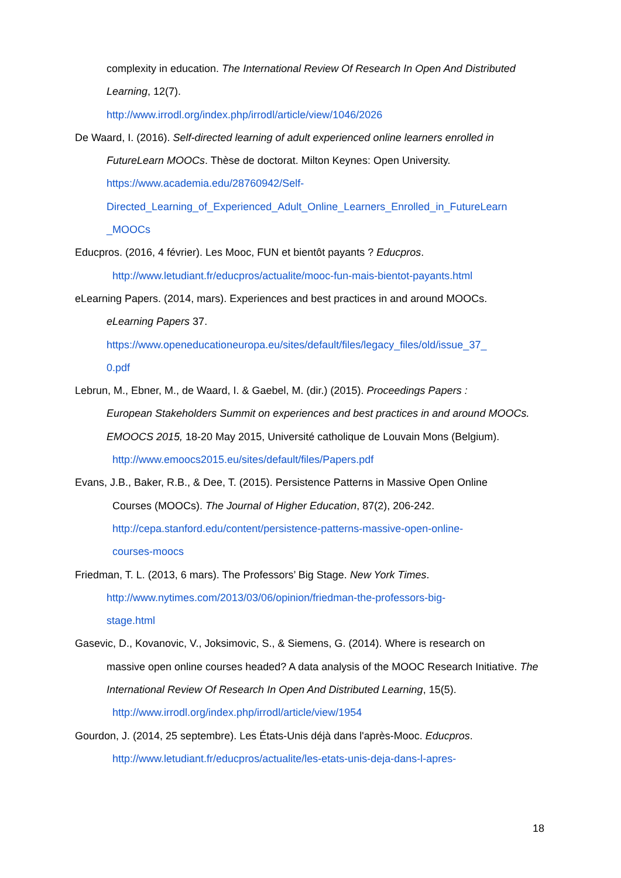complexity in education. The International Review Of Research In Open And Distributed Learning, 12(7).
http://www.irrodl.org/index.php/irrodl/article/view/1046/2026
De Waard, I. (2016). Self-directed learning of adult experienced online learners enrolled in
FutureLearn MOOCs. Thèse de doctorat. Milton Keynes: Open University.
https://www.academia.edu/28760942/Self-
Directed_Learning_of_Experienced_Adult_Online_Learners_Enrolled_in_FutureLearn
_MOOCs
Educpros. (2016, 4 février). Les Mooc, FUN et bientôt payants ? Educpros.
http://www.letudiant.fr/educpros/actualite/mooc-fun-mais-bientot-payants.html
eLearning Papers. (2014, mars). Experiences and best practices in and around MOOCs.
eLearning Papers 37.
https://www.openeducationeuropa.eu/sites/default/files/legacy_files/old/issue_37_
0.pdf
Lebrun, M., Ebner, M., de Waard, I. & Gaebel, M. (dir.) (2015). Proceedings Papers :
European Stakeholders Summit on experiences and best practices in and around MOOCs. EMOOCS 2015, 18-20 May 2015, Université catholique de Louvain Mons (Belgium).
http://www.emoocs2015.eu/sites/default/files/Papers.pdf
Evans, J.B., Baker, R.B., & Dee, T. (2015). Persistence Patterns in Massive Open Online
Courses (MOOCs). The Journal of Higher Education, 87(2), 206-242.
http://cepa.stanford.edu/content/persistence-patterns-massive-open-online-
courses-moocs
Friedman, T. L. (2013, 6 mars). The Professors’ Big Stage. New York Times.
http://www.nytimes.com/2013/03/06/opinion/friedman-the-professors-big-
stage.html
Gasevic, D., Kovanovic, V., Joksimovic, S., & Siemens, G. (2014). Where is research on
massive open online courses headed? A data analysis of the MOOC Research Initiative. The International Review Of Research In Open And Distributed Learning, 15(5).
http://www.irrodl.org/index.php/irrodl/article/view/1954
Gourdon, J. (2014, 25 septembre). Les États-Unis déjà dans l'après-Mooc. Educpros.
http://www.letudiant.fr/educpros/actualite/les-etats-unis-deja-dans-l-apres-
18